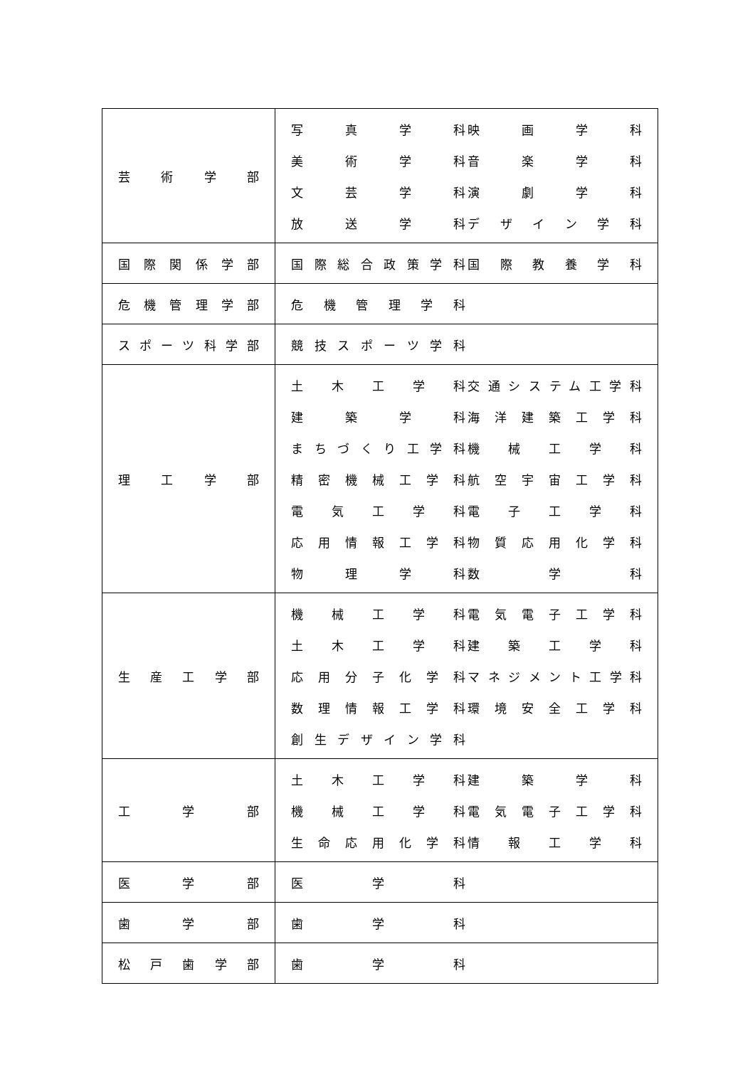| 芸 術 学 部 | 写 真 学 科 映 画 学 科 美 術 学 科 音 楽 学 科 文 芸 学 科 演 劇 学 科 放 送 学 科 デ ザ イ ン 学 科 |
| 国際関係学部 | 国際総合政策学科 国 際 教 養 学 科 |
| 危機管理学部 | 危 機 管 理 学 科 |
| スポーツ科学部 | 競技スポーツ学科 |
| 理 工 学 部 | 土 木 工 学 科 交通システム工学科 建 築 学 科 海 洋 建 築 工 学 科 まちづくり工学科 機 械 工 学 科 精 密 機 械 工 学 科 航 空 宇 宙 工 学 科 電 気 工 学 科 電 子 工 学 科 応 用 情 報 工 学 科 物 質 応 用 化 学 科 物 理 学 科 数 学 科 |
| 生 産 工 学 部 | 機 械 工 学 科 電 気 電 子 工 学 科 土 木 工 学 科 建 築 工 学 科 応 用 分 子 化 学 科 マネジメント工学科 数 理 情 報 工 学 科 環 境 安 全 工 学 科 創 生 デ ザ イ ン 学 科 |
| 工 学 部 | 土 木 工 学 科 建 築 学 科 機 械 工 学 科 電 気 電 子 工 学 科 生 命 応 用 化 学 科 情 報 工 学 科 |
| 医 学 部 | 医 学 科 |
| 歯 学 部 | 歯 学 科 |
| 松 戸 歯 学 部 | 歯 学 科 |